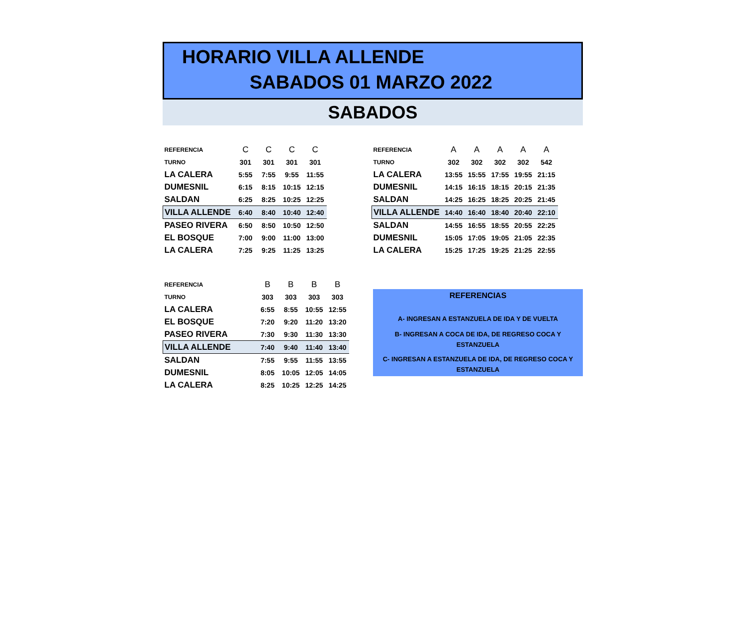HORARIO VILLA ALLENDE
SABADOS 01 MARZO 2022
SABADOS
| REFERENCIA | C | C | C | C |
| TURNO | 301 | 301 | 301 | 301 |
| LA CALERA | 5:55 | 7:55 | 9:55 | 11:55 |
| DUMESNIL | 6:15 | 8:15 | 10:15 | 12:15 |
| SALDAN | 6:25 | 8:25 | 10:25 | 12:25 |
| VILLA ALLENDE | 6:40 | 8:40 | 10:40 | 12:40 |
| PASEO RIVERA | 6:50 | 8:50 | 10:50 | 12:50 |
| EL BOSQUE | 7:00 | 9:00 | 11:00 | 13:00 |
| LA CALERA | 7:25 | 9:25 | 11:25 | 13:25 |
| REFERENCIA | A | A | A | A | A |
| TURNO | 302 | 302 | 302 | 302 | 542 |
| LA CALERA | 13:55 | 15:55 | 17:55 | 19:55 | 21:15 |
| DUMESNIL | 14:15 | 16:15 | 18:15 | 20:15 | 21:35 |
| SALDAN | 14:25 | 16:25 | 18:25 | 20:25 | 21:45 |
| VILLA ALLENDE | 14:40 | 16:40 | 18:40 | 20:40 | 22:10 |
| SALDAN | 14:55 | 16:55 | 18:55 | 20:55 | 22:25 |
| DUMESNIL | 15:05 | 17:05 | 19:05 | 21:05 | 22:35 |
| LA CALERA | 15:25 | 17:25 | 19:25 | 21:25 | 22:55 |
| REFERENCIA | B | B | B | B |
| TURNO | 303 | 303 | 303 | 303 |
| LA CALERA | 6:55 | 8:55 | 10:55 | 12:55 |
| EL BOSQUE | 7:20 | 9:20 | 11:20 | 13:20 |
| PASEO RIVERA | 7:30 | 9:30 | 11:30 | 13:30 |
| VILLA ALLENDE | 7:40 | 9:40 | 11:40 | 13:40 |
| SALDAN | 7:55 | 9:55 | 11:55 | 13:55 |
| DUMESNIL | 8:05 | 10:05 | 12:05 | 14:05 |
| LA CALERA | 8:25 | 10:25 | 12:25 | 14:25 |
REFERENCIAS
A- INGRESAN A ESTANZUELA DE IDA Y DE VUELTA
B- INGRESAN A COCA DE IDA, DE REGRESO COCA Y
ESTANZUELA
C- INGRESAN A ESTANZUELA DE IDA, DE REGRESO COCA Y
ESTANZUELA